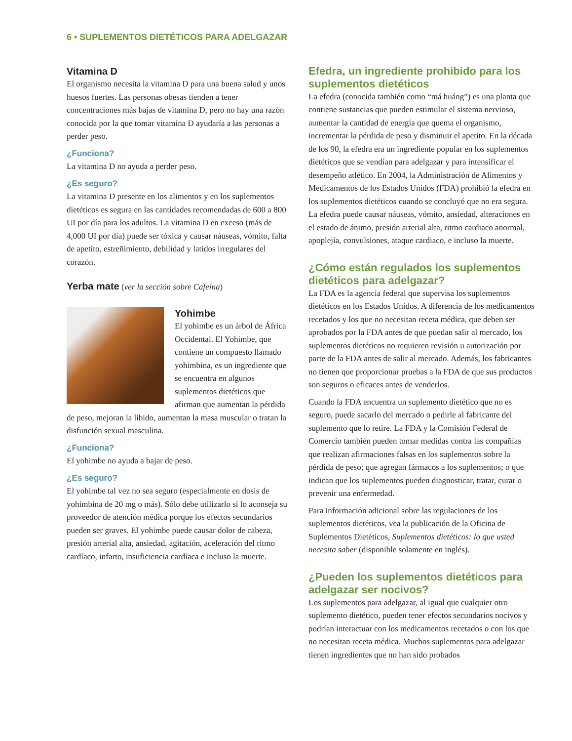6 • SUPLEMENTOS DIETÉTICOS PARA ADELGAZAR
Vitamina D
El organismo necesita la vitamina D para una buena salud y unos huesos fuertes. Las personas obesas tienden a tener concentraciones más bajas de vitamina D, pero no hay una razón conocida por la que tomar vitamina D ayudaría a las personas a perder peso.
¿Funciona?
La vitamina D no ayuda a perder peso.
¿Es seguro?
La vitamina D presente en los alimentos y en los suplementos dietéticos es segura en las cantidades recomendadas de 600 a 800 UI por día para los adultos. La vitamina D en exceso (más de 4,000 UI por día) puede ser tóxica y causar náuseas, vómito, falta de apetito, estreñimiento, debilidad y latidos irregulares del corazón.
Yerba mate (ver la sección sobre Cafeína)
Yohimbe
El yohimbe es un árbol de África Occidental. El Yohimbe, que contiene un compuesto llamado yohimbina, es un ingrediente que se encuentra en algunos suplementos dietéticos que afirman que aumentan la pérdida de peso, mejoran la libido, aumentan la masa muscular o tratan la disfunción sexual masculina.
¿Funciona?
El yohimbe no ayuda a bajar de peso.
¿Es seguro?
El yohimbe tal vez no sea seguro (especialmente en dosis de yohimbina de 20 mg o más). Sólo debe utilizarlo si lo aconseja su proveedor de atención médica porque los efectos secundarios pueden ser graves. El yohimbe puede causar dolor de cabeza, presión arterial alta, ansiedad, agitación, aceleración del ritmo cardíaco, infarto, insuficiencia cardíaca e incluso la muerte.
Efedra, un ingrediente prohibido para los suplementos dietéticos
La efedra (conocida también como “má huáng”) es una planta que contiene sustancias que pueden estimular el sistema nervioso, aumentar la cantidad de energía que quema el organismo, incrementar la pérdida de peso y disminuir el apetito. En la década de los 90, la efedra era un ingrediente popular en los suplementos dietéticos que se vendían para adelgazar y para intensificar el desempeño atlético. En 2004, la Administración de Alimentos y Medicamentos de los Estados Unidos (FDA) prohibió la efedra en los suplementos dietéticos cuando se concluyó que no era segura. La efedra puede causar náuseas, vómito, ansiedad, alteraciones en el estado de ánimo, presión arterial alta, ritmo cardiaco anormal, apoplejía, convulsiones, ataque cardiaco, e incluso la muerte.
¿Cómo están regulados los suplementos dietéticos para adelgazar?
La FDA es la agencia federal que supervisa los suplementos dietéticos en los Estados Unidos. A diferencia de los medicamentos recetados y los que no necesitan receta médica, que deben ser aprobados por la FDA antes de que puedan salir al mercado, los suplementos dietéticos no requieren revisión u autorización por parte de la FDA antes de salir al mercado. Además, los fabricantes no tienen que proporcionar pruebas a la FDA de que sus productos son seguros o eficaces antes de venderlos.
Cuando la FDA encuentra un suplemento dietético que no es seguro, puede sacarlo del mercado o pedirle al fabricante del suplemento que lo retire. La FDA y la Comisión Federal de Comercio también pueden tomar medidas contra las compañías que realizan afirmaciones falsas en los suplementos sobre la pérdida de peso; que agregan fármacos a los suplementos; o que indican que los suplementos pueden diagnosticar, tratar, curar o prevenir una enfermedad.
Para información adicional sobre las regulaciones de los suplementos dietéticos, vea la publicación de la Oficina de Suplementos Dietéticos, Suplementos dietéticos: lo que usted necesita saber (disponible solamente en inglés).
¿Pueden los suplementos dietéticos para adelgazar ser nocivos?
Los suplementos para adelgazar, al igual que cualquier otro suplemento dietético, pueden tener efectos secundarios nocivos y podrían interactuar con los medicamentos recetados o con los que no necesitan receta médica. Muchos suplementos para adelgazar tienen ingredientes que no han sido probados